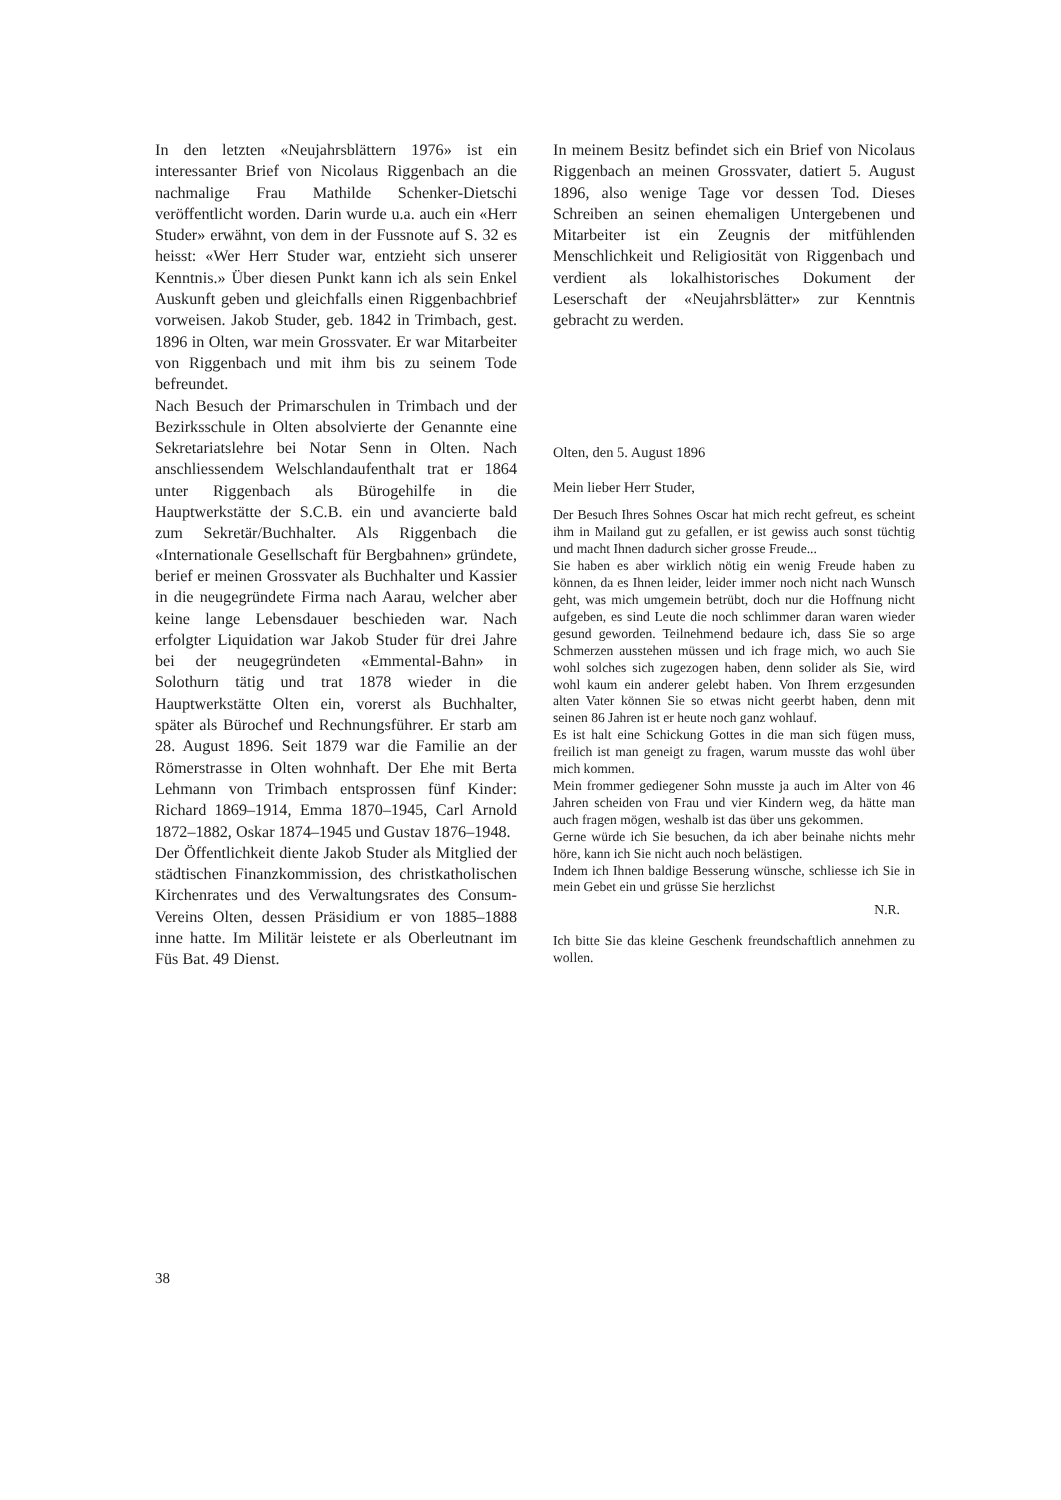In den letzten «Neujahrsblättern 1976» ist ein interessanter Brief von Nicolaus Riggenbach an die nachmalige Frau Mathilde Schenker-Dietschi veröffentlicht worden. Darin wurde u.a. auch ein «Herr Studer» erwähnt, von dem in der Fussnote auf S. 32 es heisst: «Wer Herr Studer war, entzieht sich unserer Kenntnis.» Über diesen Punkt kann ich als sein Enkel Auskunft geben und gleichfalls einen Riggenbachbrief vorweisen. Jakob Studer, geb. 1842 in Trimbach, gest. 1896 in Olten, war mein Grossvater. Er war Mitarbeiter von Riggenbach und mit ihm bis zu seinem Tode befreundet.
Nach Besuch der Primarschulen in Trimbach und der Bezirksschule in Olten absolvierte der Genannte eine Sekretariatslehre bei Notar Senn in Olten. Nach anschliessendem Welschlandaufenthalt trat er 1864 unter Riggenbach als Bürogehilfe in die Hauptwerkstätte der S.C.B. ein und avancierte bald zum Sekretär/Buchhalter. Als Riggenbach die «Internationale Gesellschaft für Bergbahnen» gründete, berief er meinen Grossvater als Buchhalter und Kassier in die neugegründete Firma nach Aarau, welcher aber keine lange Lebensdauer beschieden war. Nach erfolgter Liquidation war Jakob Studer für drei Jahre bei der neugegründeten «Emmental-Bahn» in Solothurn tätig und trat 1878 wieder in die Hauptwerkstätte Olten ein, vorerst als Buchhalter, später als Bürochef und Rechnungsführer. Er starb am 28. August 1896. Seit 1879 war die Familie an der Römerstrasse in Olten wohnhaft. Der Ehe mit Berta Lehmann von Trimbach entsprossen fünf Kinder: Richard 1869–1914, Emma 1870–1945, Carl Arnold 1872–1882, Oskar 1874–1945 und Gustav 1876–1948.
Der Öffentlichkeit diente Jakob Studer als Mitglied der städtischen Finanzkommission, des christkatholischen Kirchenrates und des Verwaltungsrates des Consum-Vereins Olten, dessen Präsidium er von 1885–1888 inne hatte. Im Militär leistete er als Oberleutnant im Füs Bat. 49 Dienst.
In meinem Besitz befindet sich ein Brief von Nicolaus Riggenbach an meinen Grossvater, datiert 5. August 1896, also wenige Tage vor dessen Tod. Dieses Schreiben an seinen ehemaligen Untergebenen und Mitarbeiter ist ein Zeugnis der mitfühlenden Menschlichkeit und Religiosität von Riggenbach und verdient als lokalhistorisches Dokument der Leserschaft der «Neujahrsblätter» zur Kenntnis gebracht zu werden.
Olten, den 5. August 1896
Mein lieber Herr Studer,
Der Besuch Ihres Sohnes Oscar hat mich recht gefreut, es scheint ihm in Mailand gut zu gefallen, er ist gewiss auch sonst tüchtig und macht Ihnen dadurch sicher grosse Freude...
Sie haben es aber wirklich nötig ein wenig Freude haben zu können, da es Ihnen leider, leider immer noch nicht nach Wunsch geht, was mich umgemein betrübt, doch nur die Hoffnung nicht aufgeben, es sind Leute die noch schlimmer daran waren wieder gesund geworden. Teilnehmend bedaure ich, dass Sie so arge Schmerzen ausstehen müssen und ich frage mich, wo auch Sie wohl solches sich zugezogen haben, denn solider als Sie, wird wohl kaum ein anderer gelebt haben. Von Ihrem erzgesunden alten Vater können Sie so etwas nicht geerbt haben, denn mit seinen 86 Jahren ist er heute noch ganz wohlauf.
Es ist halt eine Schickung Gottes in die man sich fügen muss, freilich ist man geneigt zu fragen, warum musste das wohl über mich kommen.
Mein frommer gediegener Sohn musste ja auch im Alter von 46 Jahren scheiden von Frau und vier Kindern weg, da hätte man auch fragen mögen, weshalb ist das über uns gekommen.
Gerne würde ich Sie besuchen, da ich aber beinahe nichts mehr höre, kann ich Sie nicht auch noch belästigen.
Indem ich Ihnen baldige Besserung wünsche, schliesse ich Sie in mein Gebet ein und grüsse Sie herzlichst
N.R.
Ich bitte Sie das kleine Geschenk freundschaftlich annehmen zu wollen.
38